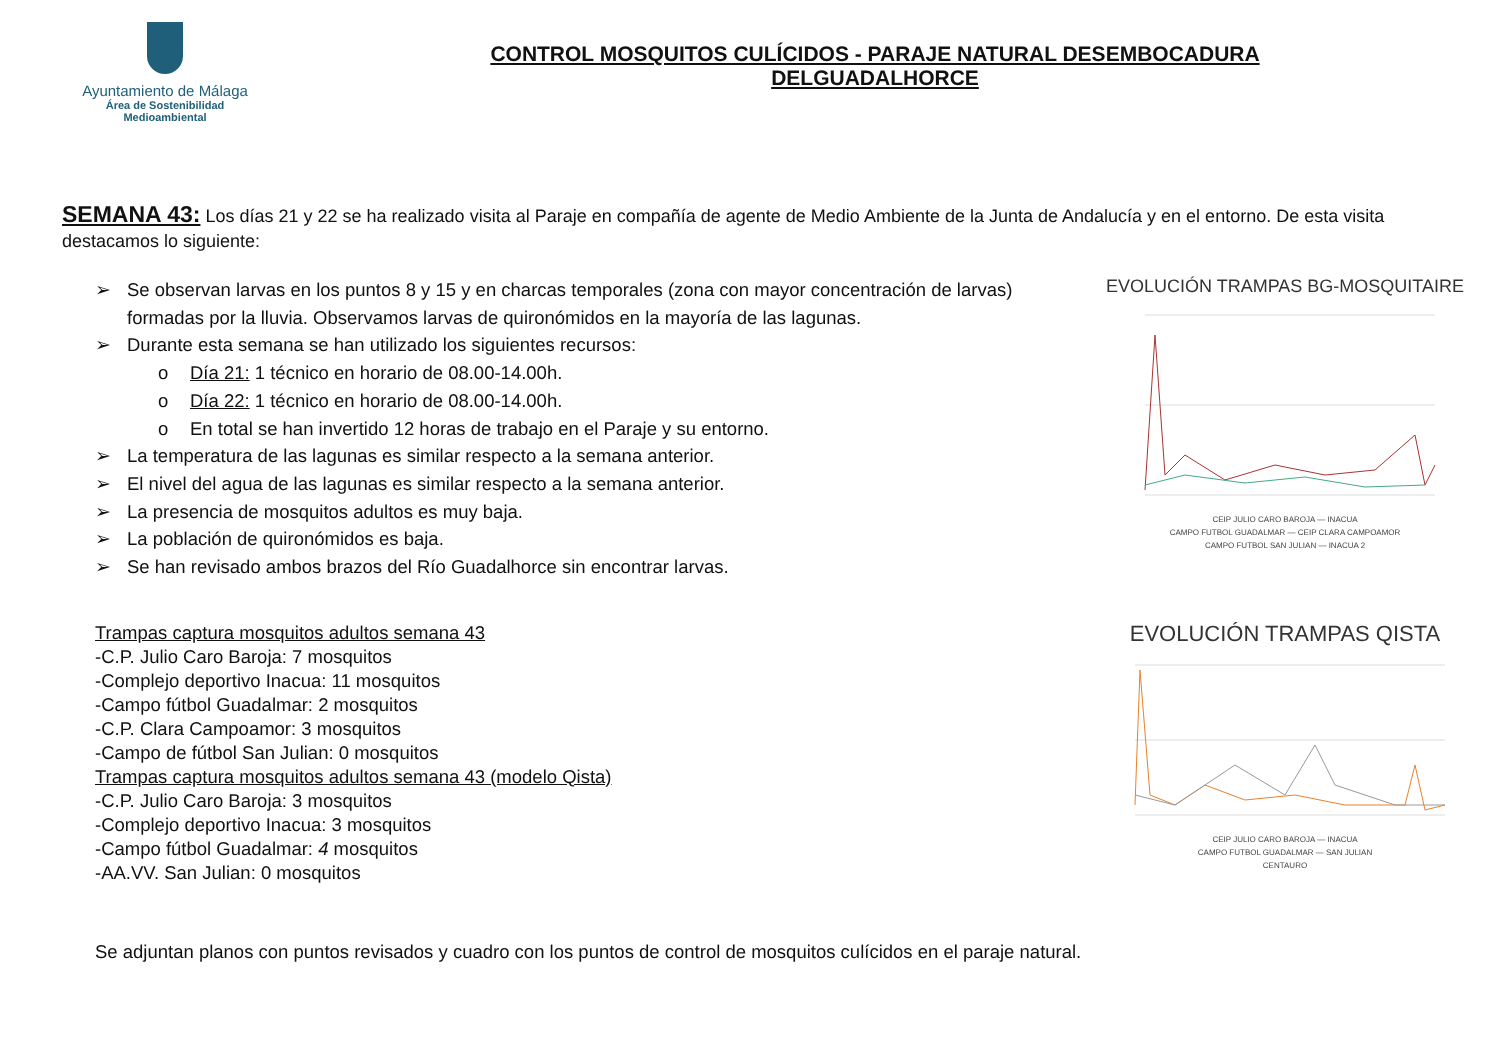Ayuntamiento de Málaga
Área de Sostenibilidad
Medioambiental
CONTROL MOSQUITOS CULÍCIDOS - PARAJE NATURAL DESEMBOCADURA
DELGUADALHORCE
SEMANA 43: Los días 21 y 22 se ha realizado visita al Paraje en compañía de agente de Medio Ambiente de la Junta de Andalucía y en el entorno. De esta visita destacamos lo siguiente:
➢ Se observan larvas en los puntos 8 y 15 y en charcas temporales (zona con mayor concentración de larvas) formadas por la lluvia. Observamos larvas de quironómidos en la mayoría de las lagunas.
➢ Durante esta semana se han utilizado los siguientes recursos:
o Día 21: 1 técnico en horario de 08.00-14.00h.
o Día 22: 1 técnico en horario de 08.00-14.00h.
o En total se han invertido 12 horas de trabajo en el Paraje y su entorno.
➢ La temperatura de las lagunas es similar respecto a la semana anterior.
➢ El nivel del agua de las lagunas es similar respecto a la semana anterior.
➢ La presencia de mosquitos adultos es muy baja.
➢ La población de quironómidos es baja.
➢ Se han revisado ambos brazos del Río Guadalhorce sin encontrar larvas.
EVOLUCIÓN TRAMPAS BG-MOSQUITAIRE
CEIP JULIO CARO BAROJA — INACUA
CAMPO FUTBOL GUADALMAR — CEIP CLARA CAMPOAMOR
CAMPO FUTBOL SAN JULIAN — INACUA 2
Trampas captura mosquitos adultos semana 43
-C.P. Julio Caro Baroja: 7 mosquitos
-Complejo deportivo Inacua: 11 mosquitos
-Campo fútbol Guadalmar: 2 mosquitos
-C.P. Clara Campoamor: 3 mosquitos
-Campo de fútbol San Julian: 0 mosquitos
Trampas captura mosquitos adultos semana 43 (modelo Qista)
-C.P. Julio Caro Baroja: 3 mosquitos
-Complejo deportivo Inacua: 3 mosquitos
-Campo fútbol Guadalmar: 4 mosquitos
-AA.VV. San Julian: 0 mosquitos
EVOLUCIÓN TRAMPAS QISTA
CEIP JULIO CARO BAROJA — INACUA
CAMPO FUTBOL GUADALMAR — SAN JULIAN
CENTAURO
Se adjuntan planos con puntos revisados y cuadro con los puntos de control de mosquitos culícidos en el paraje natural.